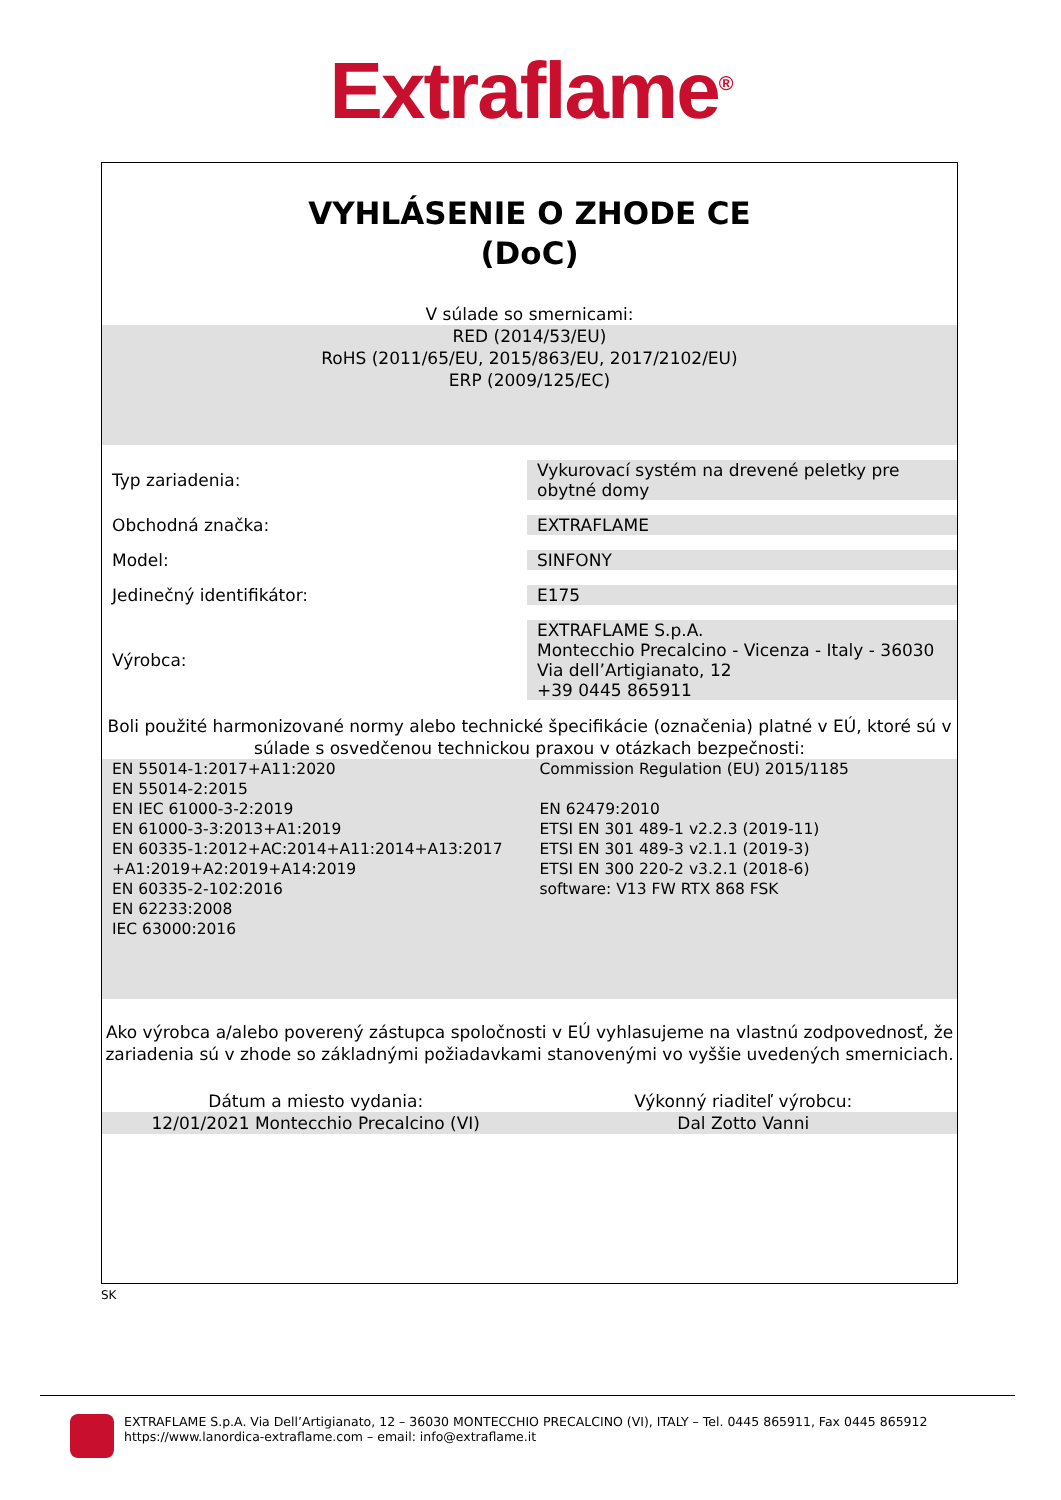Extraflame<sup>®</sup>
VYHLÁSENIE O ZHODE CE
(DoC)
V súlade so smernicami:
RED (2014/53/EU)
RoHS (2011/65/EU, 2015/863/EU, 2017/2102/EU)
ERP (2009/125/EC)
| Typ zariadenia: | Vykurovací systém na drevené peletky pre obytné domy |
| Obchodná značka: | EXTRAFLAME |
| Model: | SINFONY |
| Jedinečný identifikátor: | E175 |
| Výrobca: | EXTRAFLAME S.p.A. Montecchio Precalcino - Vicenza - Italy - 36030 Via dell’Artigianato, 12 +39 0445 865911 |
Boli použité harmonizované normy alebo technické špecifikácie (označenia) platné v EÚ, ktoré sú v súlade s osvedčenou technickou praxou v otázkach bezpečnosti:
EN 55014-1:2017+A11:2020
EN 55014-2:2015
EN IEC 61000-3-2:2019
EN 61000-3-3:2013+A1:2019
EN 60335-1:2012+AC:2014+A11:2014+A13:2017
+A1:2019+A2:2019+A14:2019
EN 60335-2-102:2016
EN 62233:2008
IEC 63000:2016
Commission Regulation (EU) 2015/1185
EN 62479:2010
ETSI EN 301 489-1 v2.2.3 (2019-11)
ETSI EN 301 489-3 v2.1.1 (2019-3)
ETSI EN 300 220-2 v3.2.1 (2018-6)
software: V13 FW RTX 868 FSK
Ako výrobca a/alebo poverený zástupca spoločnosti v EÚ vyhlasujeme na vlastnú zodpovednosť, že zariadenia sú v zhode so základnými požiadavkami stanovenými vo vyššie uvedených smerniciach.
Dátum a miesto vydania: Výkonný riaditeľ výrobcu:
12/01/2021 Montecchio Precalcino (VI)
Dal Zotto Vanni
SK
EXTRAFLAME S.p.A. Via Dell’Artigianato, 12 – 36030 MONTECCHIO PRECALCINO (VI), ITALY – Tel. 0445 865911, Fax 0445 865912
https://www.lanordica-extraflame.com – email: info@extraflame.it